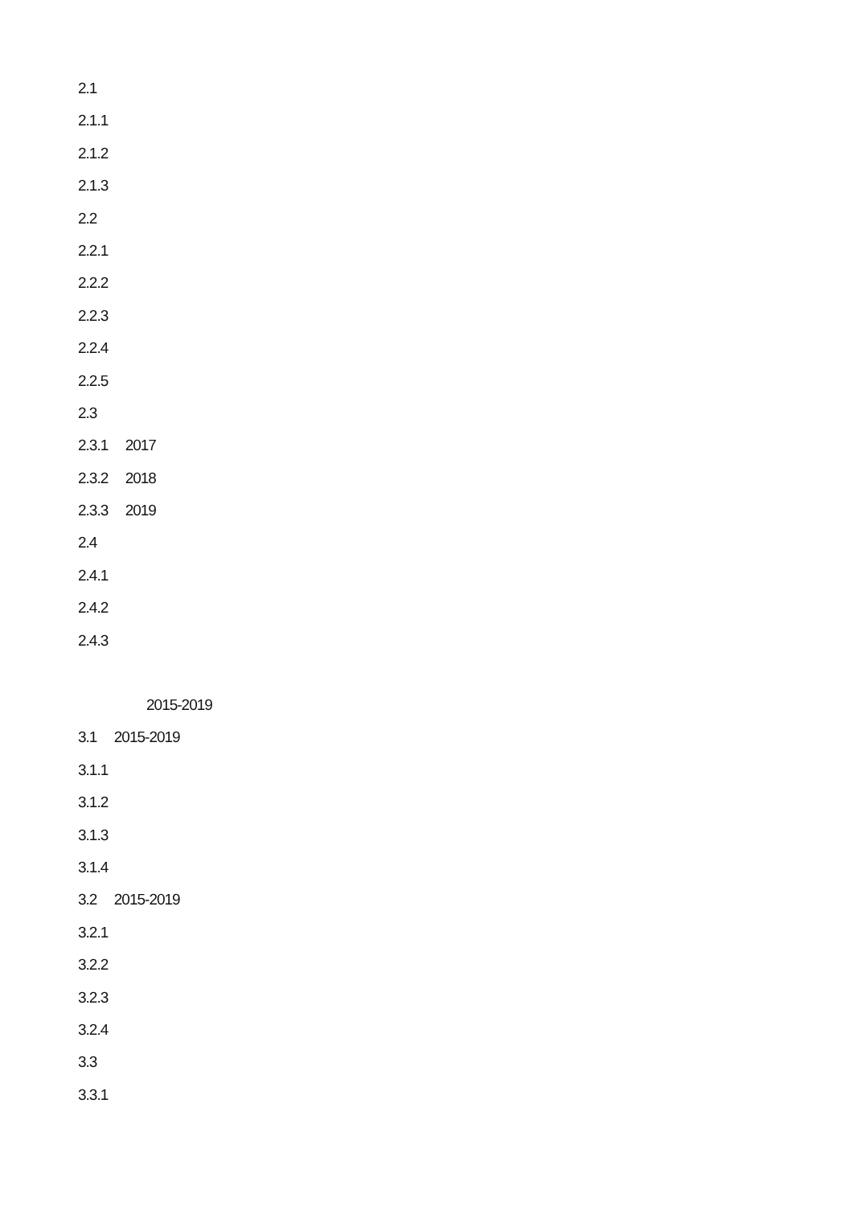2.1
2.1.1
2.1.2
2.1.3
2.2
2.2.1
2.2.2
2.2.3
2.2.4
2.2.5
2.3
2.3.1 2017
2.3.2 2018
2.3.3 2019
2.4
2.4.1
2.4.2
2.4.3
2015-2019
3.1 2015-2019
3.1.1
3.1.2
3.1.3
3.1.4
3.2 2015-2019
3.2.1
3.2.2
3.2.3
3.2.4
3.3
3.3.1